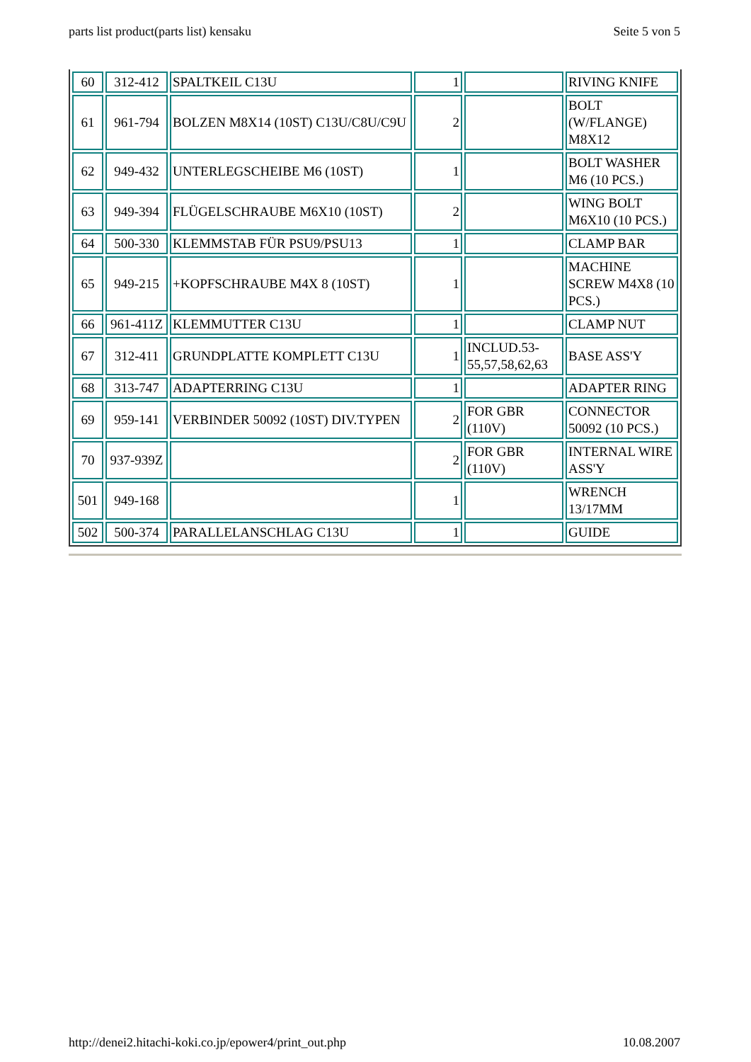parts list product(parts list) kensaku Seite 5 von 5
| 60 | 312-412 | SPALTKEIL C13U | 1 | | RIVING KNIFE |
| 61 | 961-794 | BOLZEN M8X14 (10ST) C13U/C8U/C9U | 2 | | BOLT (W/FLANGE) M8X12 |
| 62 | 949-432 | UNTERLEGSCHEIBE M6 (10ST) | 1 | | BOLT WASHER M6 (10 PCS.) |
| 63 | 949-394 | FLÜGELSCHRAUBE M6X10 (10ST) | 2 | | WING BOLT M6X10 (10 PCS.) |
| 64 | 500-330 | KLEMMSTAB FÜR PSU9/PSU13 | 1 | | CLAMP BAR |
| 65 | 949-215 | +KOPFSCHRAUBE M4X 8 (10ST) | 1 | | MACHINE SCREW M4X8 (10 PCS.) |
| 66 | 961-411Z | KLEMMUTTER C13U | 1 | | CLAMP NUT |
| 67 | 312-411 | GRUNDPLATTE KOMPLETT C13U | 1 | INCLUD.53-55,57,58,62,63 | BASE ASS'Y |
| 68 | 313-747 | ADAPTERRING C13U | 1 | | ADAPTER RING |
| 69 | 959-141 | VERBINDER 50092 (10ST) DIV.TYPEN | 2 | FOR GBR (110V) | CONNECTOR 50092 (10 PCS.) |
| 70 | 937-939Z | | 2 | FOR GBR (110V) | INTERNAL WIRE ASS'Y |
| 501 | 949-168 | | 1 | | WRENCH 13/17MM |
| 502 | 500-374 | PARALLELANSCHLAG C13U | 1 | | GUIDE |
http://denei2.hitachi-koki.co.jp/epower4/print_out.php 10.08.2007